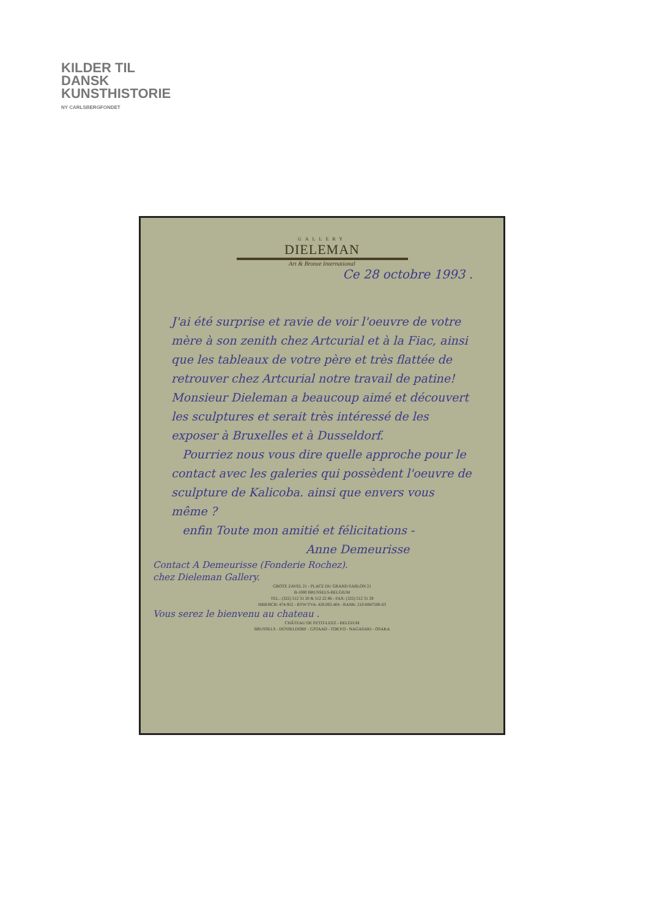KILDER TIL
DANSK
KUNSTHISTORIE
NY CARLSBERGFONDET
GALLERY
DIELEMAN
Art & Bronze International
Ce 28 octobre 1993 .
J'ai été surprise et ravie de voir l'oeuvre de votre mère à son zenith chez Artcurial et à la Fiac, ainsi que les tableaux de votre père et très flattée de retrouver chez Artcurial notre travail de patine!
Monsieur Dieleman a beaucoup aimé et découvert les sculptures et serait très intéressé de les exposer à Bruxelles et à Dusseldorf.
Pourriez nous vous dire quelle approche pour le contact avec les galeries qui possèdent l'oeuvre de sculpture de Kalicoba. ainsi que envers vous même ?
enfin Toute mon amitié et félicitations -
Anne Demeurisse
Contact A Demeurisse (Fonderie Rochez).
chez Dieleman Gallery.
GROTE ZAVEL 21 - PLACE DU GRAND SABLON 21
B-1000 BRUSSELS-BELGIUM
TEL.: (322) 512 31 20 & 512 22 86 - FAX: (322) 512 31 29
HRB/RCB: 474-952 - BTW/TVA: 428.002.404 - BANK: 210-0847500-63
Vous serez le bienvenu au chateau .
CHÂTEAU DE PETIT-LEEZ - BELGIUM
BRUSSELS - DÜSSELDORF - GSTAAD - TOKYO - NAGASAKI - OSAKA